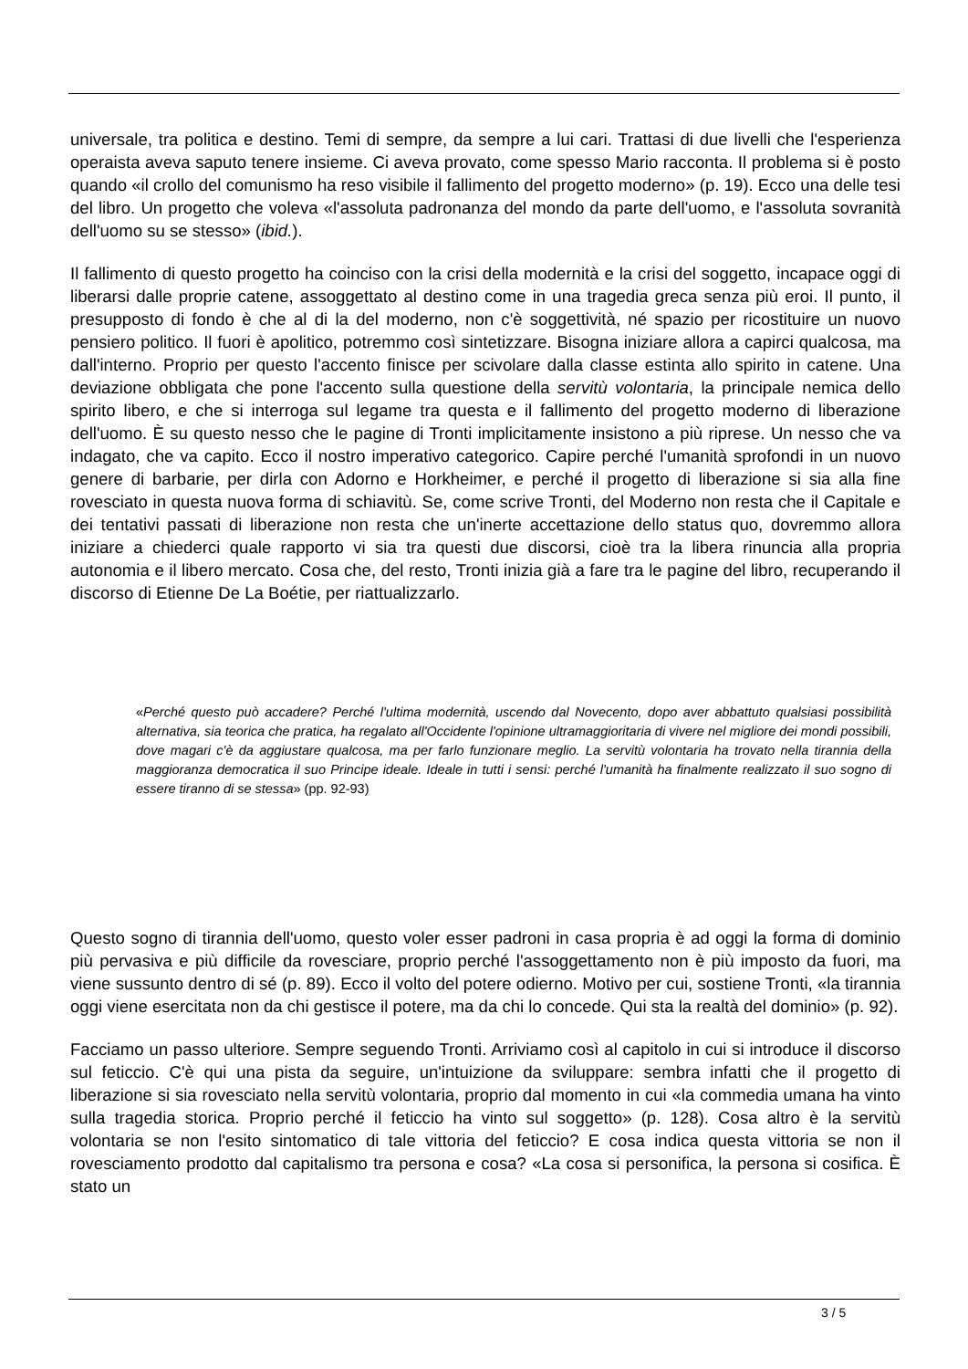universale, tra politica e destino. Temi di sempre, da sempre a lui cari. Trattasi di due livelli che l'esperienza operaista aveva saputo tenere insieme. Ci aveva provato, come spesso Mario racconta. Il problema si è posto quando «il crollo del comunismo ha reso visibile il fallimento del progetto moderno» (p. 19). Ecco una delle tesi del libro. Un progetto che voleva «l'assoluta padronanza del mondo da parte dell'uomo, e l'assoluta sovranità dell'uomo su se stesso» (ibid.).
Il fallimento di questo progetto ha coinciso con la crisi della modernità e la crisi del soggetto, incapace oggi di liberarsi dalle proprie catene, assoggettato al destino come in una tragedia greca senza più eroi. Il punto, il presupposto di fondo è che al di la del moderno, non c'è soggettività, né spazio per ricostituire un nuovo pensiero politico. Il fuori è apolitico, potremmo così sintetizzare. Bisogna iniziare allora a capirci qualcosa, ma dall'interno. Proprio per questo l'accento finisce per scivolare dalla classe estinta allo spirito in catene. Una deviazione obbligata che pone l'accento sulla questione della servitù volontaria, la principale nemica dello spirito libero, e che si interroga sul legame tra questa e il fallimento del progetto moderno di liberazione dell'uomo. È su questo nesso che le pagine di Tronti implicitamente insistono a più riprese. Un nesso che va indagato, che va capito. Ecco il nostro imperativo categorico. Capire perché l'umanità sprofondi in un nuovo genere di barbarie, per dirla con Adorno e Horkheimer, e perché il progetto di liberazione si sia alla fine rovesciato in questa nuova forma di schiavitù. Se, come scrive Tronti, del Moderno non resta che il Capitale e dei tentativi passati di liberazione non resta che un'inerte accettazione dello status quo, dovremmo allora iniziare a chiederci quale rapporto vi sia tra questi due discorsi, cioè tra la libera rinuncia alla propria autonomia e il libero mercato. Cosa che, del resto, Tronti inizia già a fare tra le pagine del libro, recuperando il discorso di Etienne De La Boétie, per riattualizzarlo.
«Perché questo può accadere? Perché l'ultima modernità, uscendo dal Novecento, dopo aver abbattuto qualsiasi possibilità alternativa, sia teorica che pratica, ha regalato all'Occidente l'opinione ultramaggioritaria di vivere nel migliore dei mondi possibili, dove magari c'è da aggiustare qualcosa, ma per farlo funzionare meglio. La servitù volontaria ha trovato nella tirannia della maggioranza democratica il suo Principe ideale. Ideale in tutti i sensi: perché l'umanità ha finalmente realizzato il suo sogno di essere tiranno di se stessa» (pp. 92-93)
Questo sogno di tirannia dell'uomo, questo voler esser padroni in casa propria è ad oggi la forma di dominio più pervasiva e più difficile da rovesciare, proprio perché l'assoggettamento non è più imposto da fuori, ma viene sussunto dentro di sé (p. 89). Ecco il volto del potere odierno. Motivo per cui, sostiene Tronti, «la tirannia oggi viene esercitata non da chi gestisce il potere, ma da chi lo concede. Qui sta la realtà del dominio» (p. 92).
Facciamo un passo ulteriore. Sempre seguendo Tronti. Arriviamo così al capitolo in cui si introduce il discorso sul feticcio. C'è qui una pista da seguire, un'intuizione da sviluppare: sembra infatti che il progetto di liberazione si sia rovesciato nella servitù volontaria, proprio dal momento in cui «la commedia umana ha vinto sulla tragedia storica. Proprio perché il feticcio ha vinto sul soggetto» (p. 128). Cosa altro è la servitù volontaria se non l'esito sintomatico di tale vittoria del feticcio? E cosa indica questa vittoria se non il rovesciamento prodotto dal capitalismo tra persona e cosa? «La cosa si personifica, la persona si cosifica. È stato un
3 / 5